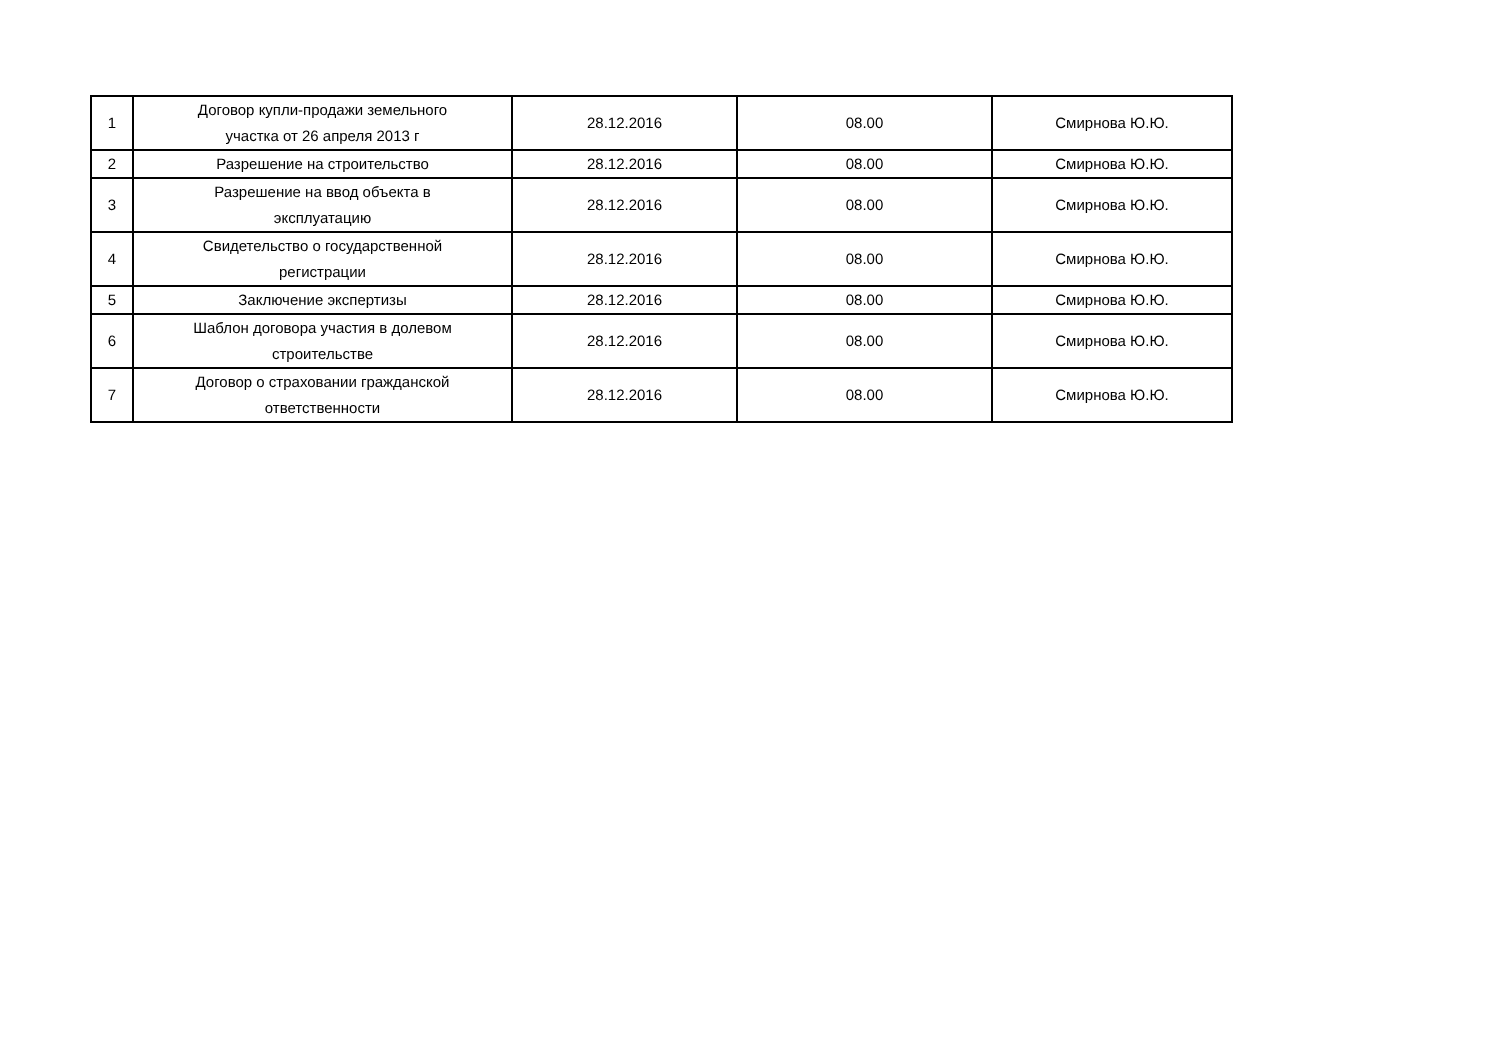| 1 | Договор купли-продажи земельного участка от 26 апреля 2013 г | 28.12.2016 | 08.00 | Смирнова Ю.Ю. |
| 2 | Разрешение на строительство | 28.12.2016 | 08.00 | Смирнова Ю.Ю. |
| 3 | Разрешение на ввод объекта в эксплуатацию | 28.12.2016 | 08.00 | Смирнова Ю.Ю. |
| 4 | Свидетельство о государственной регистрации | 28.12.2016 | 08.00 | Смирнова Ю.Ю. |
| 5 | Заключение экспертизы | 28.12.2016 | 08.00 | Смирнова Ю.Ю. |
| 6 | Шаблон договора участия в долевом строительстве | 28.12.2016 | 08.00 | Смирнова Ю.Ю. |
| 7 | Договор о страховании гражданской ответственности | 28.12.2016 | 08.00 | Смирнова Ю.Ю. |